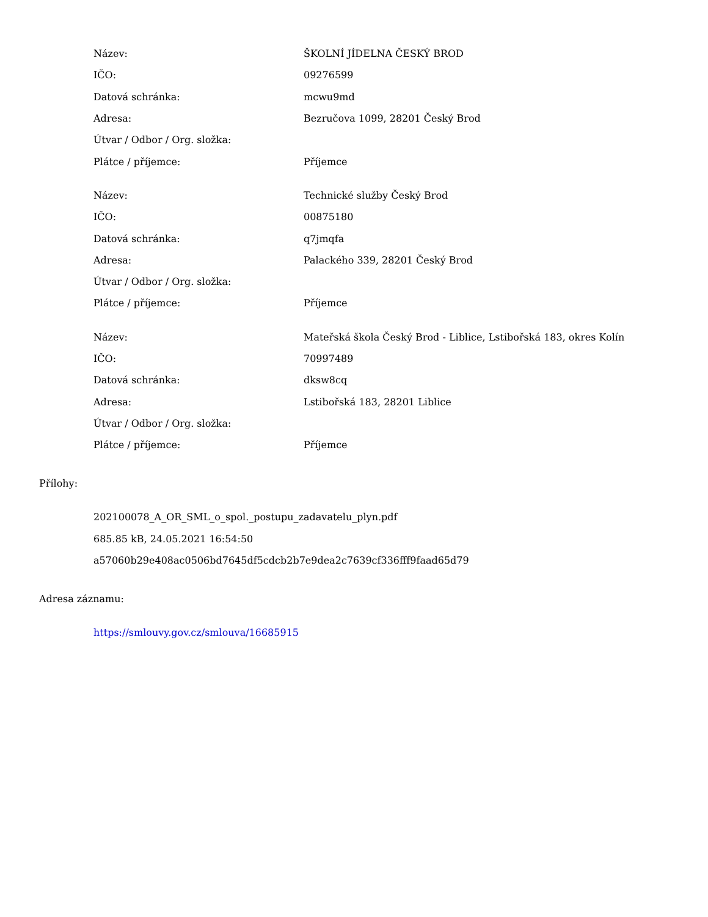| Název: | ŠKOLNÍ JÍDELNA ČESKÝ BROD |
| IČO: | 09276599 |
| Datová schránka: | mcwu9md |
| Adresa: | Bezručova 1099, 28201 Český Brod |
| Útvar / Odbor / Org. složka: | |
| Plátce / příjemce: | Příjemce |
| Název: | Technické služby Český Brod |
| IČO: | 00875180 |
| Datová schránka: | q7jmqfa |
| Adresa: | Palackého 339, 28201 Český Brod |
| Útvar / Odbor / Org. složka: | |
| Plátce / příjemce: | Příjemce |
| Název: | Mateřská škola Český Brod - Liblice, Lstibořská 183, okres Kolín |
| IČO: | 70997489 |
| Datová schránka: | dksw8cq |
| Adresa: | Lstibořská 183, 28201 Liblice |
| Útvar / Odbor / Org. složka: | |
| Plátce / příjemce: | Příjemce |
Přílohy:
202100078_A_OR_SML_o_spol._postupu_zadavatelu_plyn.pdf
685.85 kB, 24.05.2021 16:54:50
a57060b29e408ac0506bd7645df5cdcb2b7e9dea2c7639cf336fff9faad65d79
Adresa záznamu:
https://smlouvy.gov.cz/smlouva/16685915